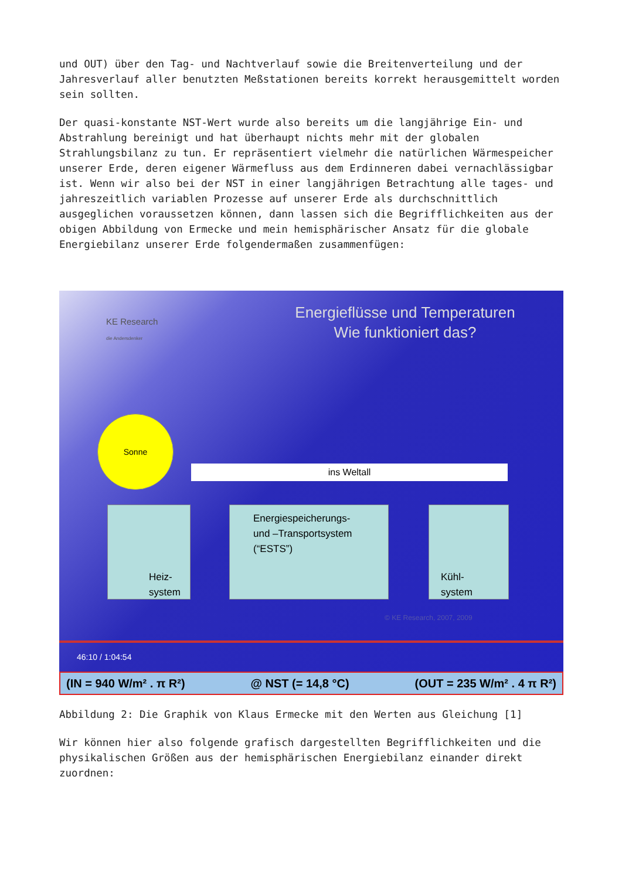und OUT) über den Tag- und Nachtverlauf sowie die Breitenverteilung und der Jahresverlauf aller benutzten Meßstationen bereits korrekt herausgemittelt worden sein sollten.
Der quasi-konstante NST-Wert wurde also bereits um die langjährige Ein- und Abstrahlung bereinigt und hat überhaupt nichts mehr mit der globalen Strahlungsbilanz zu tun. Er repräsentiert vielmehr die natürlichen Wärmespeicher unserer Erde, deren eigener Wärmefluss aus dem Erdinneren dabei vernachlässigbar ist. Wenn wir also bei der NST in einer langjährigen Betrachtung alle tages- und jahreszeitlich variablen Prozesse auf unserer Erde als durchschnittlich ausgeglichen voraussetzen können, dann lassen sich die Begrifflichkeiten aus der obigen Abbildung von Ermecke und mein hemisphärischer Ansatz für die globale Energiebilanz unserer Erde folgendermaßen zusammenfügen:
KE Research
die Andersdenker
Energieflüsse und Temperaturen
Wie funktioniert das?
Sonne
ins Weltall
Heiz-
system
Energiespeicherungs-
und –Transportsystem
(“ESTS”)
Kühl-
system
© KE Research, 2007, 2009
46:10 / 1:04:54
(IN = 940 W/m² . π R²) @ NST (= 14,8 °C) (OUT = 235 W/m² . 4 π R²)
Abbildung 2: Die Graphik von Klaus Ermecke mit den Werten aus Gleichung [1]
Wir können hier also folgende grafisch dargestellten Begrifflichkeiten und die physikalischen Größen aus der hemisphärischen Energiebilanz einander direkt zuordnen: